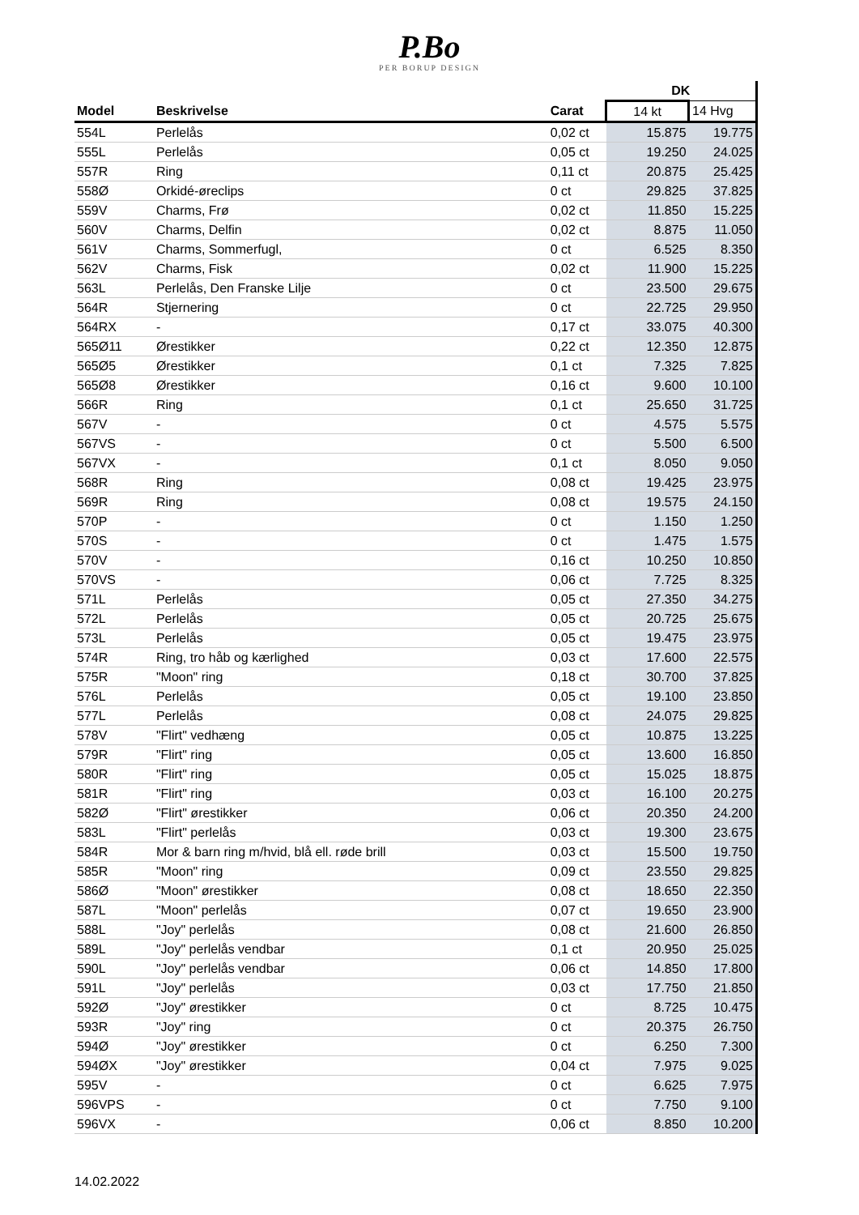P.Bo
PER BORUP DESIGN
| | | | DK | |
| --- | --- | --- | --- | --- |
| Model | Beskrivelse | Carat | 14 kt | 14 Hvg |
| 554L | Perlelås | 0,02 ct | 15.875 | 19.775 |
| 555L | Perlelås | 0,05 ct | 19.250 | 24.025 |
| 557R | Ring | 0,11 ct | 20.875 | 25.425 |
| 558Ø | Orkidé-øreclips | 0 ct | 29.825 | 37.825 |
| 559V | Charms, Frø | 0,02 ct | 11.850 | 15.225 |
| 560V | Charms, Delfin | 0,02 ct | 8.875 | 11.050 |
| 561V | Charms, Sommerfugl, | 0 ct | 6.525 | 8.350 |
| 562V | Charms, Fisk | 0,02 ct | 11.900 | 15.225 |
| 563L | Perlelås, Den Franske Lilje | 0 ct | 23.500 | 29.675 |
| 564R | Stjernering | 0 ct | 22.725 | 29.950 |
| 564RX | - | 0,17 ct | 33.075 | 40.300 |
| 565Ø11 | Ørestikker | 0,22 ct | 12.350 | 12.875 |
| 565Ø5 | Ørestikker | 0,1 ct | 7.325 | 7.825 |
| 565Ø8 | Ørestikker | 0,16 ct | 9.600 | 10.100 |
| 566R | Ring | 0,1 ct | 25.650 | 31.725 |
| 567V | - | 0 ct | 4.575 | 5.575 |
| 567VS | - | 0 ct | 5.500 | 6.500 |
| 567VX | - | 0,1 ct | 8.050 | 9.050 |
| 568R | Ring | 0,08 ct | 19.425 | 23.975 |
| 569R | Ring | 0,08 ct | 19.575 | 24.150 |
| 570P | - | 0 ct | 1.150 | 1.250 |
| 570S | - | 0 ct | 1.475 | 1.575 |
| 570V | - | 0,16 ct | 10.250 | 10.850 |
| 570VS | - | 0,06 ct | 7.725 | 8.325 |
| 571L | Perlelås | 0,05 ct | 27.350 | 34.275 |
| 572L | Perlelås | 0,05 ct | 20.725 | 25.675 |
| 573L | Perlelås | 0,05 ct | 19.475 | 23.975 |
| 574R | Ring, tro håb og kærlighed | 0,03 ct | 17.600 | 22.575 |
| 575R | "Moon" ring | 0,18 ct | 30.700 | 37.825 |
| 576L | Perlelås | 0,05 ct | 19.100 | 23.850 |
| 577L | Perlelås | 0,08 ct | 24.075 | 29.825 |
| 578V | "Flirt" vedhæng | 0,05 ct | 10.875 | 13.225 |
| 579R | "Flirt" ring | 0,05 ct | 13.600 | 16.850 |
| 580R | "Flirt" ring | 0,05 ct | 15.025 | 18.875 |
| 581R | "Flirt" ring | 0,03 ct | 16.100 | 20.275 |
| 582Ø | "Flirt" ørestikker | 0,06 ct | 20.350 | 24.200 |
| 583L | "Flirt" perlelås | 0,03 ct | 19.300 | 23.675 |
| 584R | Mor & barn ring m/hvid, blå ell. røde brill | 0,03 ct | 15.500 | 19.750 |
| 585R | "Moon" ring | 0,09 ct | 23.550 | 29.825 |
| 586Ø | "Moon" ørestikker | 0,08 ct | 18.650 | 22.350 |
| 587L | "Moon" perlelås | 0,07 ct | 19.650 | 23.900 |
| 588L | "Joy" perlelås | 0,08 ct | 21.600 | 26.850 |
| 589L | "Joy" perlelås vendbar | 0,1 ct | 20.950 | 25.025 |
| 590L | "Joy" perlelås vendbar | 0,06 ct | 14.850 | 17.800 |
| 591L | "Joy" perlelås | 0,03 ct | 17.750 | 21.850 |
| 592Ø | "Joy" ørestikker | 0 ct | 8.725 | 10.475 |
| 593R | "Joy" ring | 0 ct | 20.375 | 26.750 |
| 594Ø | "Joy" ørestikker | 0 ct | 6.250 | 7.300 |
| 594ØX | "Joy" ørestikker | 0,04 ct | 7.975 | 9.025 |
| 595V | - | 0 ct | 6.625 | 7.975 |
| 596VPS | - | 0 ct | 7.750 | 9.100 |
| 596VX | - | 0,06 ct | 8.850 | 10.200 |
14.02.2022